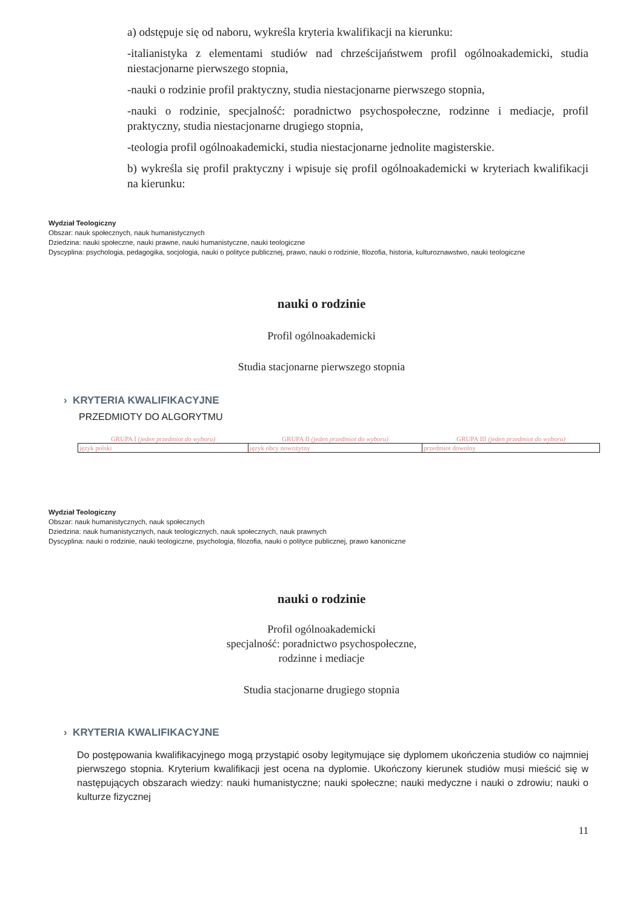a) odstępuje się od naboru, wykreśla kryteria kwalifikacji na kierunku:
-italianistyka z elementami studiów nad chrześcijaństwem profil ogólnoakademicki, studia niestacjonarne pierwszego stopnia,
-nauki o rodzinie profil praktyczny, studia niestacjonarne pierwszego stopnia,
-nauki o rodzinie, specjalność: poradnictwo psychospołeczne, rodzinne i mediacje, profil praktyczny, studia niestacjonarne drugiego stopnia,
-teologia profil ogólnoakademicki, studia niestacjonarne jednolite magisterskie.
b) wykreśla się profil praktyczny i wpisuje się profil ogólnoakademicki w kryteriach kwalifikacji na kierunku:
Wydział Teologiczny
Obszar: nauk społecznych, nauk humanistycznych
Dziedzina: nauki społeczne, nauki prawne, nauki humanistyczne, nauki teologiczne
Dyscyplina: psychologia, pedagogika, socjologia, nauki o polityce publicznej, prawo, nauki o rodzinie, filozofia, historia, kulturoznawstwo, nauki teologiczne
nauki o rodzinie
Profil ogólnoakademicki
Studia stacjonarne pierwszego stopnia
› KRYTERIA KWALIFIKACYJNE
PRZEDMIOTY DO ALGORYTMU
| GRUPA I (jeden przedmiot do wyboru) | GRUPA II (jeden przedmiot do wyboru) | GRUPA III (jeden przedmiot do wyboru) |
| --- | --- | --- |
| język polski | język obcy nowożytny | przedmiot dowolny |
Wydział Teologiczny
Obszar: nauk humanistycznych, nauk społecznych
Dziedzina: nauk humanistycznych, nauk teologicznych, nauk społecznych, nauk prawnych
Dyscyplina: nauki o rodzinie, nauki teologiczne, psychologia, filozofia, nauki o polityce publicznej, prawo kanoniczne
nauki o rodzinie
Profil ogólnoakademicki
specjalność: poradnictwo psychospołeczne,
rodzinne i mediacje
Studia stacjonarne drugiego stopnia
› KRYTERIA KWALIFIKACYJNE
Do postępowania kwalifikacyjnego mogą przystąpić osoby legitymujące się dyplomem ukończenia studiów co najmniej pierwszego stopnia. Kryterium kwalifikacji jest ocena na dyplomie. Ukończony kierunek studiów musi mieścić się w następujących obszarach wiedzy: nauki humanistyczne; nauki społeczne; nauki medyczne i nauki o zdrowiu; nauki o kulturze fizycznej
11